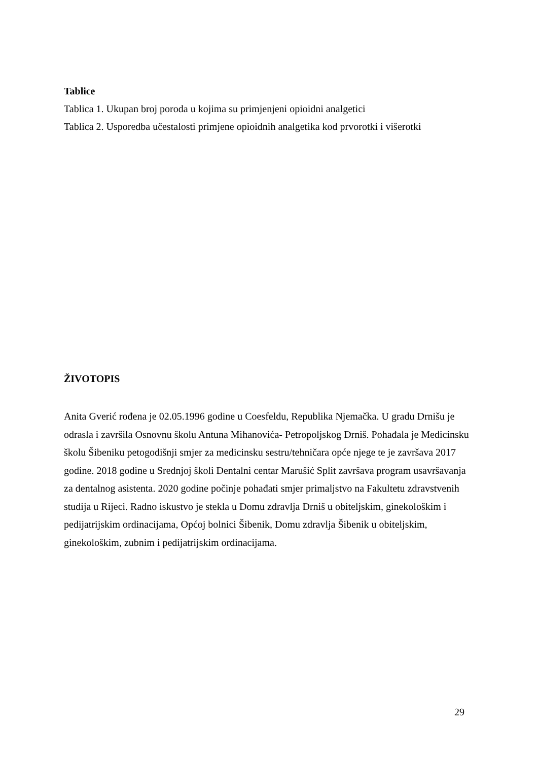Tablice
Tablica 1. Ukupan broj poroda u kojima su primjenjeni opioidni analgetici
Tablica 2. Usporedba učestalosti primjene opioidnih analgetika kod prvorotki i višerotki
ŽIVOTOPIS
Anita Gverić rođena je 02.05.1996 godine u Coesfeldu, Republika Njemačka. U gradu Drnišu je odrasla i završila Osnovnu školu Antuna Mihanovića- Petropoljskog Drniš. Pohađala je Medicinsku školu Šibeniku petogodišnji smjer za medicinsku sestru/tehničara opće njege te je završava 2017 godine. 2018 godine u Srednjoj školi Dentalni centar Marušić Split završava program usavršavanja za dentalnog asistenta. 2020 godine počinje pohađati smjer primaljstvo na Fakultetu zdravstvenih studija u Rijeci. Radno iskustvo je stekla u Domu zdravlja Drniš u obiteljskim, ginekološkim i pedijatrijskim ordinacijama, Općoj bolnici Šibenik, Domu zdravlja Šibenik u obiteljskim, ginekološkim, zubnim i pedijatrijskim ordinacijama.
29